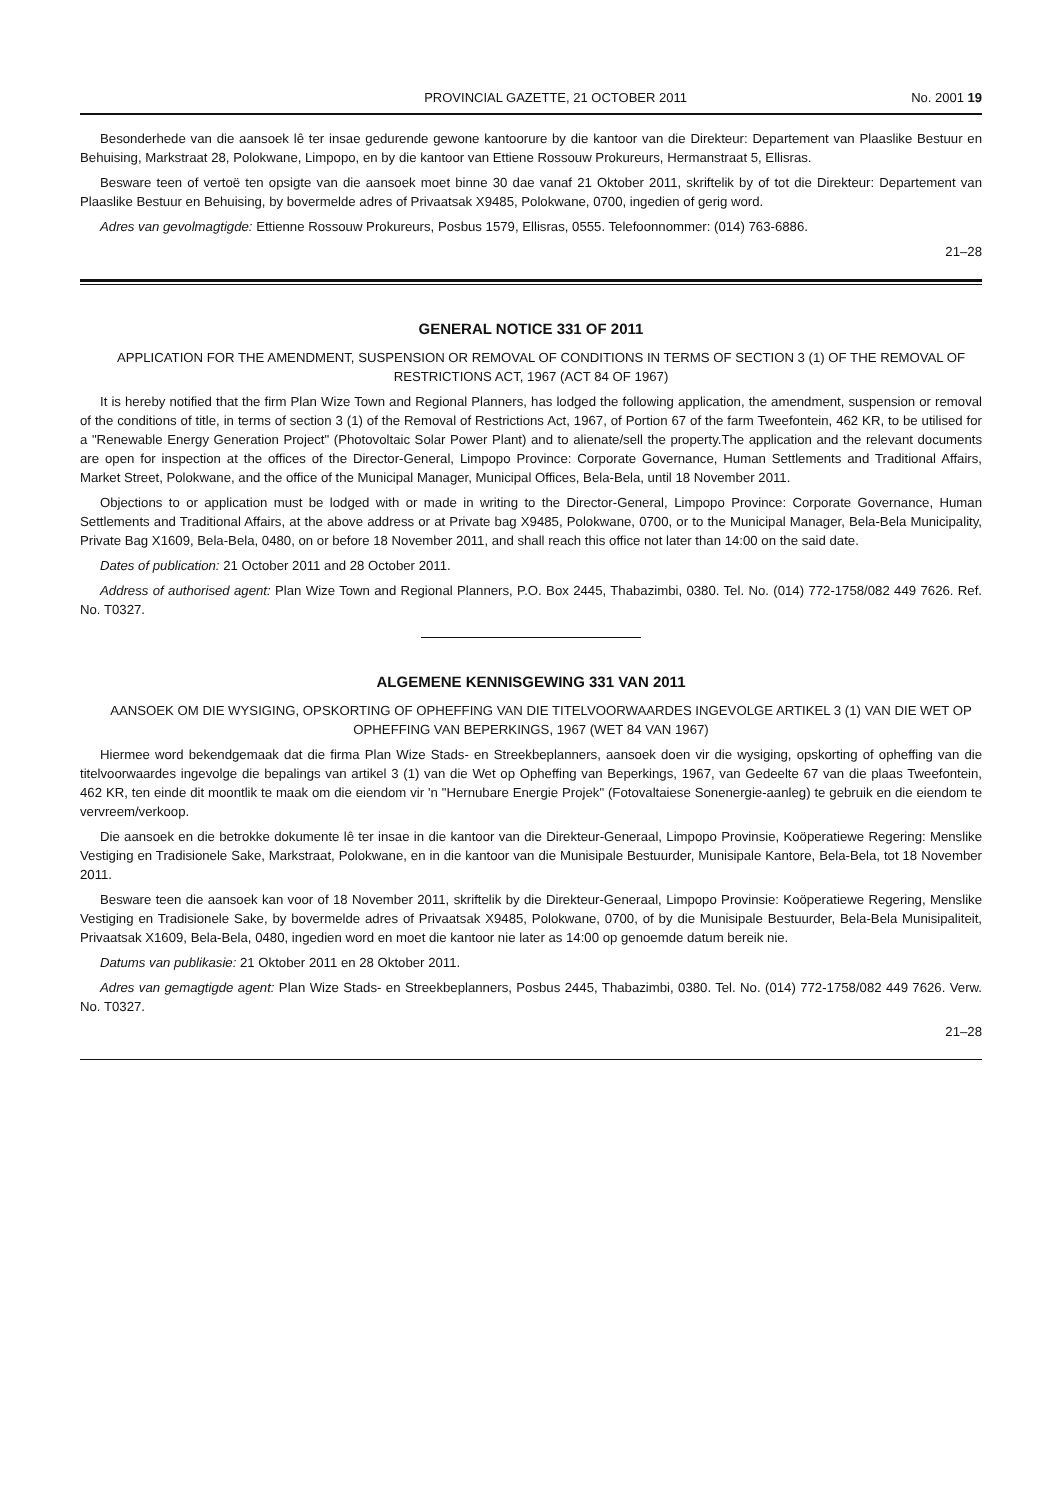PROVINCIAL GAZETTE, 21 OCTOBER 2011 No. 2001 19
Besonderhede van die aansoek lê ter insae gedurende gewone kantoorure by die kantoor van die Direkteur: Departement van Plaaslike Bestuur en Behuising, Markstraat 28, Polokwane, Limpopo, en by die kantoor van Ettiene Rossouw Prokureurs, Hermanstraat 5, Ellisras.
Besware teen of vertoë ten opsigte van die aansoek moet binne 30 dae vanaf 21 Oktober 2011, skriftelik by of tot die Direkteur: Departement van Plaaslike Bestuur en Behuising, by bovermelde adres of Privaatsak X9485, Polokwane, 0700, ingedien of gerig word.
Adres van gevolmagtigde: Ettienne Rossouw Prokureurs, Posbus 1579, Ellisras, 0555. Telefoonnommer: (014) 763-6886.
21–28
GENERAL NOTICE 331 OF 2011
APPLICATION FOR THE AMENDMENT, SUSPENSION OR REMOVAL OF CONDITIONS IN TERMS OF SECTION 3 (1) OF THE REMOVAL OF RESTRICTIONS ACT, 1967 (ACT 84 OF 1967)
It is hereby notified that the firm Plan Wize Town and Regional Planners, has lodged the following application, the amendment, suspension or removal of the conditions of title, in terms of section 3 (1) of the Removal of Restrictions Act, 1967, of Portion 67 of the farm Tweefontein, 462 KR, to be utilised for a "Renewable Energy Generation Project" (Photovoltaic Solar Power Plant) and to alienate/sell the property.The application and the relevant documents are open for inspection at the offices of the Director-General, Limpopo Province: Corporate Governance, Human Settlements and Traditional Affairs, Market Street, Polokwane, and the office of the Municipal Manager, Municipal Offices, Bela-Bela, until 18 November 2011.
Objections to or application must be lodged with or made in writing to the Director-General, Limpopo Province: Corporate Governance, Human Settlements and Traditional Affairs, at the above address or at Private bag X9485, Polokwane, 0700, or to the Municipal Manager, Bela-Bela Municipality, Private Bag X1609, Bela-Bela, 0480, on or before 18 November 2011, and shall reach this office not later than 14:00 on the said date.
Dates of publication: 21 October 2011 and 28 October 2011.
Address of authorised agent: Plan Wize Town and Regional Planners, P.O. Box 2445, Thabazimbi, 0380. Tel. No. (014) 772-1758/082 449 7626. Ref. No. T0327.
ALGEMENE KENNISGEWING 331 VAN 2011
AANSOEK OM DIE WYSIGING, OPSKORTING OF OPHEFFING VAN DIE TITELVOORWAARDES INGEVOLGE ARTIKEL 3 (1) VAN DIE WET OP OPHEFFING VAN BEPERKINGS, 1967 (WET 84 VAN 1967)
Hiermee word bekendgemaak dat die firma Plan Wize Stads- en Streekbeplanners, aansoek doen vir die wysiging, opskorting of opheffing van die titelvoorwaardes ingevolge die bepalings van artikel 3 (1) van die Wet op Opheffing van Beperkings, 1967, van Gedeelte 67 van die plaas Tweefontein, 462 KR, ten einde dit moontlik te maak om die eiendom vir 'n "Hernubare Energie Projek" (Fotovaltaiese Sonenergie-aanleg) te gebruik en die eiendom te vervreem/verkoop.
Die aansoek en die betrokke dokumente lê ter insae in die kantoor van die Direkteur-Generaal, Limpopo Provinsie, Koöperatiewe Regering: Menslike Vestiging en Tradisionele Sake, Markstraat, Polokwane, en in die kantoor van die Munisipale Bestuurder, Munisipale Kantore, Bela-Bela, tot 18 November 2011.
Besware teen die aansoek kan voor of 18 November 2011, skriftelik by die Direkteur-Generaal, Limpopo Provinsie: Koöperatiewe Regering, Menslike Vestiging en Tradisionele Sake, by bovermelde adres of Privaatsak X9485, Polokwane, 0700, of by die Munisipale Bestuurder, Bela-Bela Munisipaliteit, Privaatsak X1609, Bela-Bela, 0480, ingedien word en moet die kantoor nie later as 14:00 op genoemde datum bereik nie.
Datums van publikasie: 21 Oktober 2011 en 28 Oktober 2011.
Adres van gemagtigde agent: Plan Wize Stads- en Streekbeplanners, Posbus 2445, Thabazimbi, 0380. Tel. No. (014) 772-1758/082 449 7626. Verw. No. T0327.
21–28